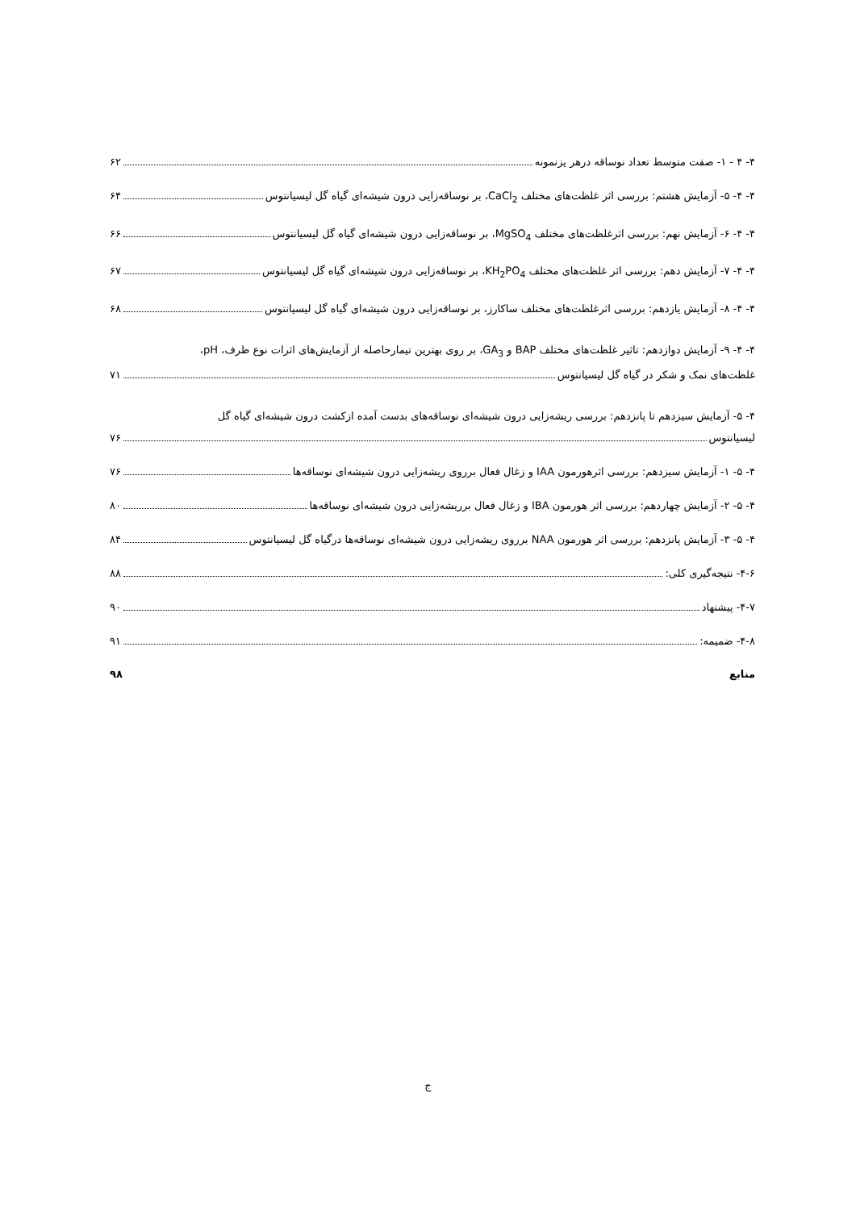۴- ۴ - ۱- صفت متوسط تعداد نوساقه درهر یزنمونه ۶۲
۴- ۴- ۵- آزمایش هشتم: بررسی اثر غلظت‌های مختلف CaCl<sub>2</sub>، بر نوساقه‌زایی درون شیشه‌ای گیاه گل لیسیانتوس ۶۴
۴- ۴- ۶- آزمایش نهم: بررسی اثرغلظت‌های مختلف MgSO<sub>4</sub>، بر نوساقه‌زایی درون شیشه‌ای گیاه گل لیسیانتوس ۶۶
۴- ۴- ۷- آزمایش دهم: بررسی اثر غلظت‌های مختلف KH<sub>2</sub>PO<sub>4</sub>، بر نوساقه‌زایی درون شیشه‌ای گیاه گل لیسیانتوس ۶۷
۴- ۴- ۸- آزمایش یازدهم: بررسی اثرغلظت‌های مختلف ساکارز، بر نوساقه‌زایی درون شیشه‌ای گیاه گل لیسیانتوس ۶۸
۴- ۴- ۹- آزمایش دوازدهم: تاثیر غلظت‌های مختلف BAP و GA<sub>3</sub>، بر روی بهترین تیمارحاصله از آزمایش‌های اثرات نوع ظرف، pH،
غلظت‌های نمک و شکر در گیاه گل لیسیانتوس ۷۱
۴- ۵- آزمایش سیزدهم تا پانزدهم: بررسی ریشه‌زایی درون شیشه‌ای نوساقه‌های بدست آمده ازکشت درون شیشه‌ای گیاه گل
لیسیانتوس ۷۶
۴- ۵- ۱- آزمایش سیزدهم: بررسی اثرهورمون IAA و زغال فعال برروی ریشه‌زایی درون شیشه‌ای نوساقه‌ها ۷۶
۴- ۵- ۲- آزمایش چهاردهم: بررسی اثر هورمون IBA و زغال فعال برریشه‌زایی درون شیشه‌ای نوساقه‌ها ۸۰
۴- ۵- ۳- آزمایش پانزدهم: بررسی اثر هورمون NAA برروی ریشه‌زایی درون شیشه‌ای نوساقه‌ها درگیاه گل لیسیانتوس ۸۴
۴-۶- نتیجه‌گیری کلی: ۸۸
۴-۷- پیشنهاد ۹۰
۴-۸- ضمیمه: ۹۱
منابع ۹۸
ج